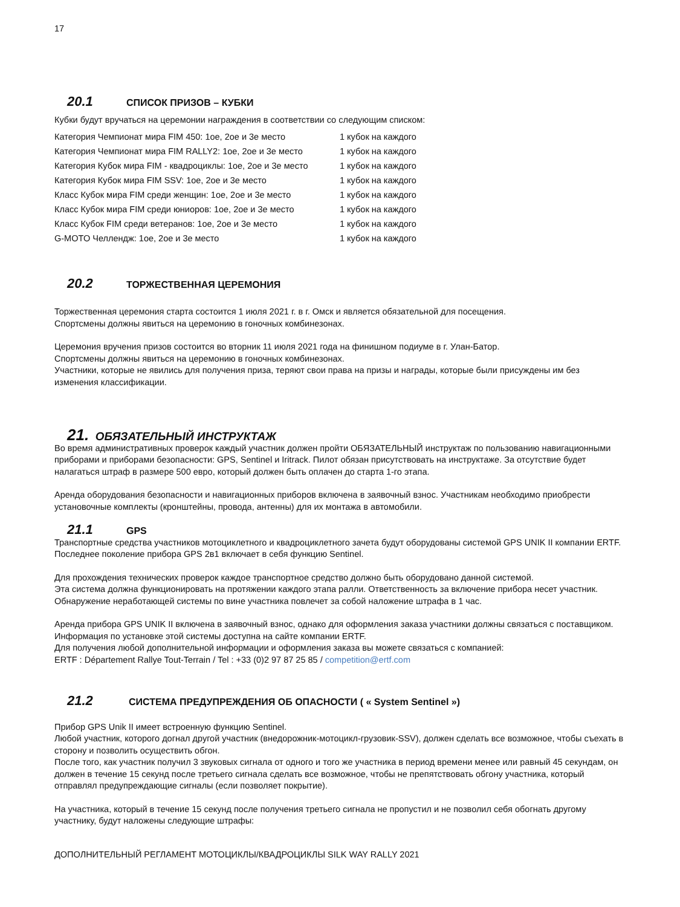17
20.1 СПИСОК ПРИЗОВ – КУБКИ
Кубки будут вручаться на церемонии награждения в соответствии со следующим списком:
| Категория Чемпионат мира FIM 450: 1ое, 2ое и 3е место | 1 кубок на каждого |
| Категория Чемпионат мира FIM RALLY2: 1ое, 2ое и 3е место | 1 кубок на каждого |
| Категория Кубок мира FIM - квадроциклы: 1ое, 2ое и 3е место | 1 кубок на каждого |
| Категория Кубок мира FIM SSV: 1ое, 2ое и 3е место | 1 кубок на каждого |
| Класс Кубок мира FIM среди женщин: 1ое, 2ое и 3е место | 1 кубок на каждого |
| Класс Кубок мира FIM среди юниоров: 1ое, 2ое и 3е место | 1 кубок на каждого |
| Класс Кубок FIM среди ветеранов: 1ое, 2ое и 3е место | 1 кубок на каждого |
| G-MOTO Челлендж: 1ое, 2ое и 3е место | 1 кубок на каждого |
20.2 ТОРЖЕСТВЕННАЯ ЦЕРЕМОНИЯ
Торжественная церемония старта состоится 1 июля 2021 г. в г. Омск и является обязательной для посещения.
Спортсмены должны явиться на церемонию в гоночных комбинезонах.
Церемония вручения призов состоится во вторник 11 июля 2021 года на финишном подиуме в г. Улан-Батор.
Спортсмены должны явиться на церемонию в гоночных комбинезонах.
Участники, которые не явились для получения приза, теряют свои права на призы и награды, которые были присуждены им без изменения классификации.
21. ОБЯЗАТЕЛЬНЫЙ ИНСТРУКТАЖ
Во время административных проверок каждый участник должен пройти ОБЯЗАТЕЛЬНЫЙ инструктаж по пользованию навигационными приборами и приборами безопасности: GPS, Sentinel и Iritrack. Пилот обязан присутствовать на инструктаже. За отсутствие будет налагаться штраф в размере 500 евро, который должен быть оплачен до старта 1-го этапа.
Аренда оборудования безопасности и навигационных приборов включена в заявочный взнос. Участникам необходимо приобрести установочные комплекты (кронштейны, провода, антенны) для их монтажа в автомобили.
21.1 GPS
Транспортные средства участников мотоциклетного и квадроциклетного зачета будут оборудованы системой GPS UNIK II компании ERTF. Последнее поколение прибора GPS 2в1 включает в себя функцию Sentinel.
Для прохождения технических проверок каждое транспортное средство должно быть оборудовано данной системой.
Эта система должна функционировать на протяжении каждого этапа ралли. Ответственность за включение прибора несет участник.
Обнаружение неработающей системы по вине участника повлечет за собой наложение штрафа в 1 час.
Аренда прибора GPS UNIK II включена в заявочный взнос, однако для оформления заказа участники должны связаться с поставщиком.
Информация по установке этой системы доступна на сайте компании ERTF.
Для получения любой дополнительной информации и оформления заказа вы можете связаться с компанией:
ERTF : Département Rallye Tout-Terrain / Tel : +33 (0)2 97 87 25 85 / competition@ertf.com
21.2 СИСТЕМА ПРЕДУПРЕЖДЕНИЯ ОБ ОПАСНОСТИ ( « System Sentinel »)
Прибор GPS Unik II имеет встроенную функцию Sentinel.
Любой участник, которого догнал другой участник (внедорожник-мотоцикл-грузовик-SSV), должен сделать все возможное, чтобы съехать в сторону и позволить осуществить обгон.
После того, как участник получил 3 звуковых сигнала от одного и того же участника в период времени менее или равный 45 секундам, он должен в течение 15 секунд после третьего сигнала сделать все возможное, чтобы не препятствовать обгону участника, который отправлял предупреждающие сигналы (если позволяет покрытие).
На участника, который в течение 15 секунд после получения третьего сигнала не пропустил и не позволил себя обогнать другому участнику, будут наложены следующие штрафы:
ДОПОЛНИТЕЛЬНЫЙ РЕГЛАМЕНТ МОТОЦИКЛЫ/КВАДРОЦИКЛЫ SILK WAY RALLY 2021